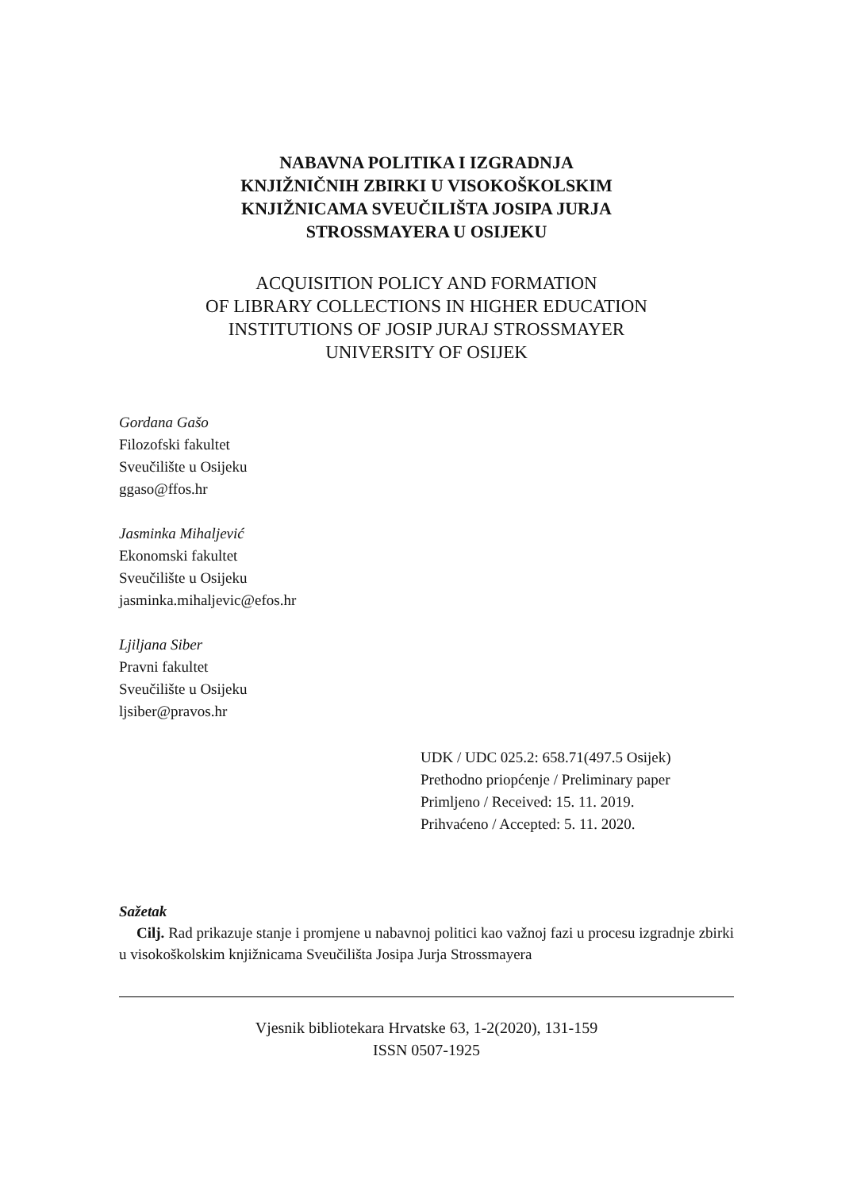NABAVNA POLITIKA I IZGRADNJA
KNJIŽNIČNIH ZBIRKI U VISOKOŠKOLSKIM
KNJIŽNICAMA SVEUČILIŠTA JOSIPA JURJA
STROSSMAYERA U OSIJEKU
ACQUISITION POLICY AND FORMATION
OF LIBRARY COLLECTIONS IN HIGHER EDUCATION
INSTITUTIONS OF JOSIP JURAJ STROSSMAYER
UNIVERSITY OF OSIJEK
Gordana Gašo
Filozofski fakultet
Sveučilište u Osijeku
ggaso@ffos.hr
Jasminka Mihaljević
Ekonomski fakultet
Sveučilište u Osijeku
jasminka.mihaljevic@efos.hr
Ljiljana Siber
Pravni fakultet
Sveučilište u Osijeku
ljsiber@pravos.hr
UDK / UDC 025.2: 658.71(497.5 Osijek)
Prethodno priopćenje / Preliminary paper
Primljeno / Received: 15. 11. 2019.
Prihvaćeno / Accepted: 5. 11. 2020.
Sažetak
Cilj. Rad prikazuje stanje i promjene u nabavnoj politici kao važnoj fazi u procesu izgradnje zbirki u visokoškolskim knjižnicama Sveučilišta Josipa Jurja Strossmayera
Vjesnik bibliotekara Hrvatske 63, 1-2(2020), 131-159
ISSN 0507-1925